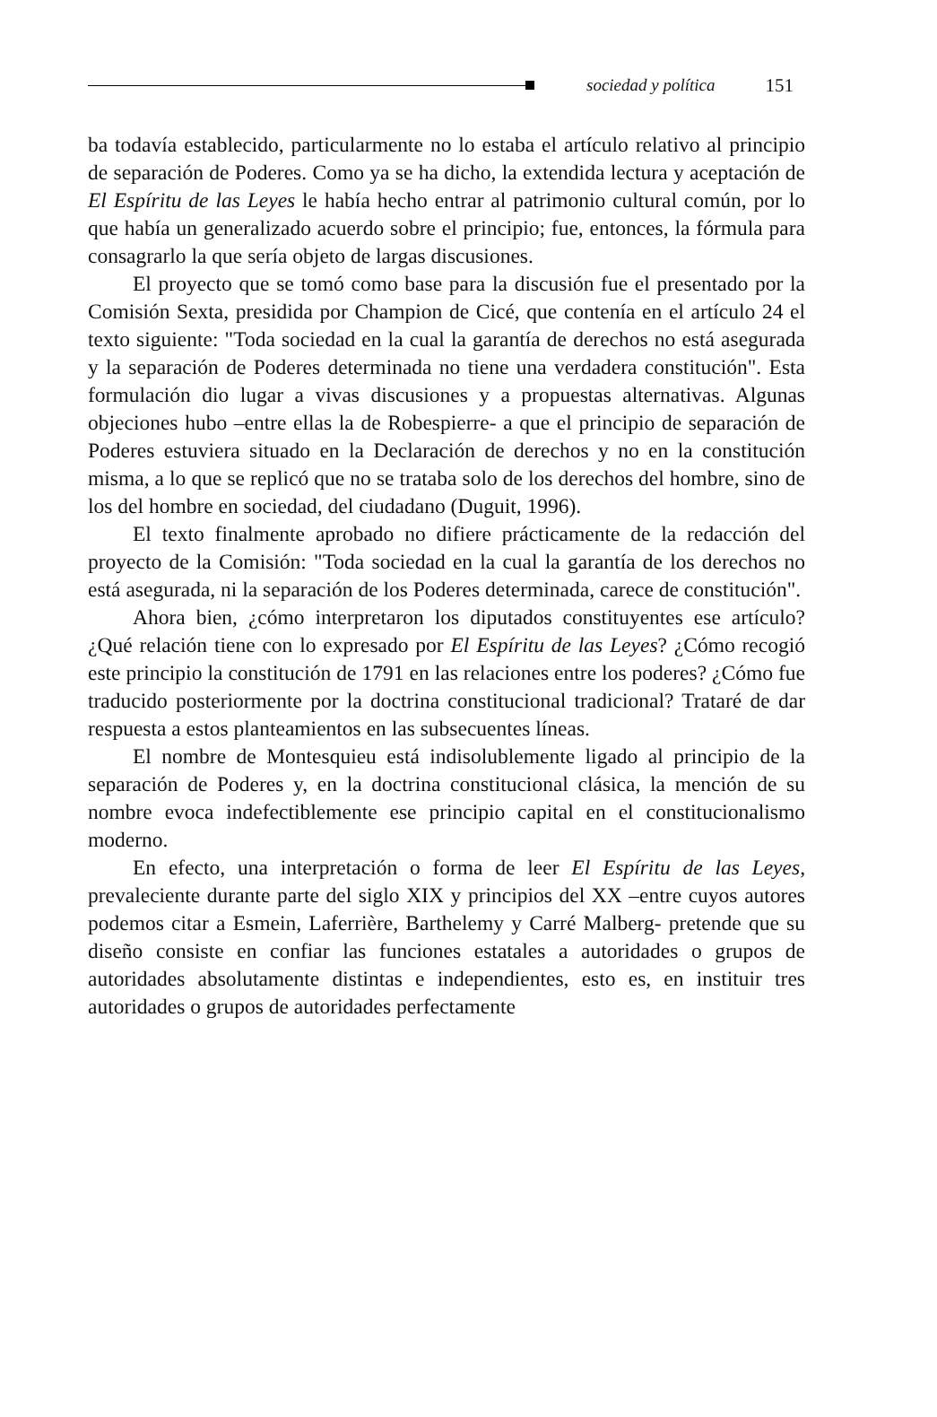sociedad y política 151
ba todavía establecido, particularmente no lo estaba el artículo relativo al principio de separación de Poderes. Como ya se ha dicho, la extendida lectura y aceptación de El Espíritu de las Leyes le había hecho entrar al patrimonio cultural común, por lo que había un generalizado acuerdo sobre el principio; fue, entonces, la fórmula para consagrarlo la que sería objeto de largas discusiones.
El proyecto que se tomó como base para la discusión fue el presentado por la Comisión Sexta, presidida por Champion de Cicé, que contenía en el artículo 24 el texto siguiente: "Toda sociedad en la cual la garantía de derechos no está asegurada y la separación de Poderes determinada no tiene una verdadera constitución". Esta formulación dio lugar a vivas discusiones y a propuestas alternativas. Algunas objeciones hubo –entre ellas la de Robespierre- a que el principio de separación de Poderes estuviera situado en la Declaración de derechos y no en la constitución misma, a lo que se replicó que no se trataba solo de los derechos del hombre, sino de los del hombre en sociedad, del ciudadano (Duguit, 1996).
El texto finalmente aprobado no difiere prácticamente de la redacción del proyecto de la Comisión: "Toda sociedad en la cual la garantía de los derechos no está asegurada, ni la separación de los Poderes determinada, carece de constitución".
Ahora bien, ¿cómo interpretaron los diputados constituyentes ese artículo? ¿Qué relación tiene con lo expresado por El Espíritu de las Leyes? ¿Cómo recogió este principio la constitución de 1791 en las relaciones entre los poderes? ¿Cómo fue traducido posteriormente por la doctrina constitucional tradicional? Trataré de dar respuesta a estos planteamientos en las subsecuentes líneas.
El nombre de Montesquieu está indisolublemente ligado al principio de la separación de Poderes y, en la doctrina constitucional clásica, la mención de su nombre evoca indefectiblemente ese principio capital en el constitucionalismo moderno.
En efecto, una interpretación o forma de leer El Espíritu de las Leyes, prevaleciente durante parte del siglo XIX y principios del XX –entre cuyos autores podemos citar a Esmein, Laferrière, Barthelemy y Carré Malberg- pretende que su diseño consiste en confiar las funciones estatales a autoridades o grupos de autoridades absolutamente distintas e independientes, esto es, en instituir tres autoridades o grupos de autoridades perfectamente